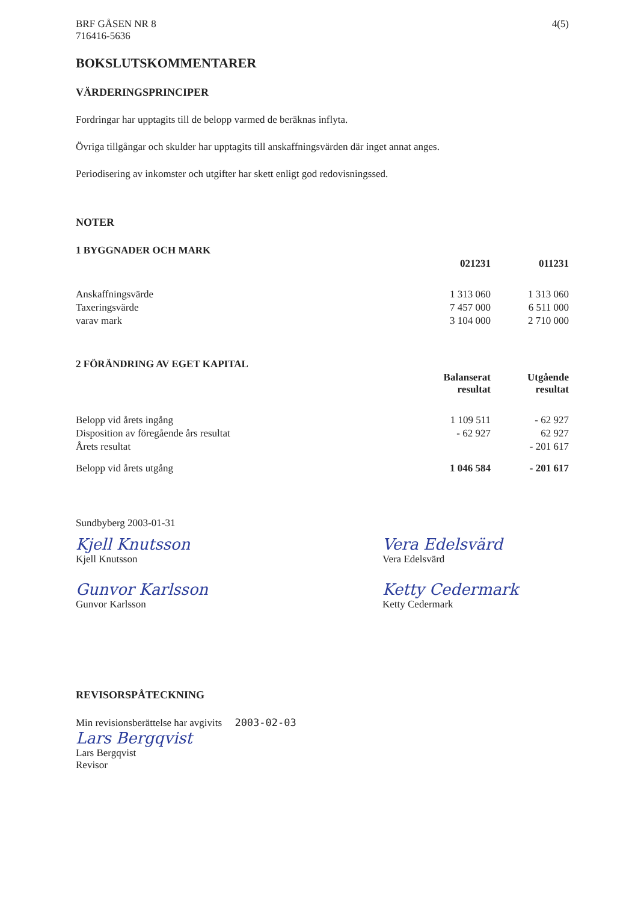BRF GÅSEN NR 8
716416-5636
4(5)
BOKSLUTSKOMMENTARER
VÄRDERINGSPRINCIPER
Fordringar har upptagits till de belopp varmed de beräknas inflyta.
Övriga tillgångar och skulder har upptagits till anskaffningsvärden där inget annat anges.
Periodisering av inkomster och utgifter har skett enligt god redovisningssed.
NOTER
| 1 BYGGNADER OCH MARK | | |
| --- | --- | --- |
| | 021231 | 011231 |
| Anskaffningsvärde | 1 313 060 | 1 313 060 |
| Taxeringsvärde | 7 457 000 | 6 511 000 |
| varav mark | 3 104 000 | 2 710 000 |
| 2 FÖRÄNDRING AV EGET KAPITAL | | |
| --- | --- | --- |
| | Balanserat resultat | Utgående resultat |
| Belopp vid årets ingång | 1 109 511 | - 62 927 |
| Disposition av föregående års resultat | - 62 927 | 62 927 |
| Årets resultat | | - 201 617 |
| Belopp vid årets utgång | 1 046 584 | - 201 617 |
Sundbyberg 2003-01-31
Kjell Knutsson
Kjell Knutsson
Gunvor Karlsson
Gunvor Karlsson
Vera Edelsvärd
Vera Edelsvärd
Ketty Cedermark
Ketty Cedermark
REVISORSPÅTECKNING
Min revisionsberättelse har avgivits 2003-02-03
Lars Bergqvist
Lars Bergqvist
Revisor